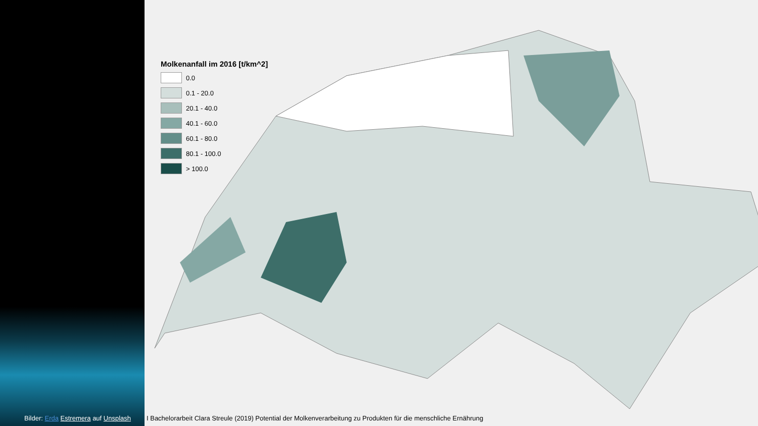Bilder: Erda Estremera auf Unsplash
Molkenanfall im 2016 [t/km^2]
0.0
0.1 - 20.0
20.1 - 40.0
40.1 - 60.0
60.1 - 80.0
80.1 - 100.0
> 100.0
I Bachelorarbeit Clara Streule (2019) Potential der Molkenverarbeitung zu Produkten für die menschliche Ernährung